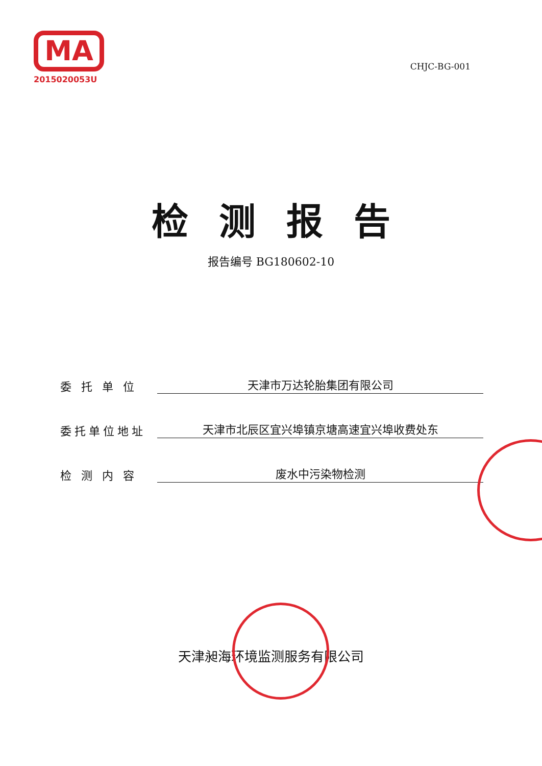MA
2015020053U
CHJC-BG-001
检测报告
报告编号 BG180602-10
委 托 单 位
天津市万达轮胎集团有限公司
委托单位地址
天津市北辰区宜兴埠镇京塘高速宜兴埠收费处东
检 测 内 容
废水中污染物检测
天津昶海环境监测服务有限公司